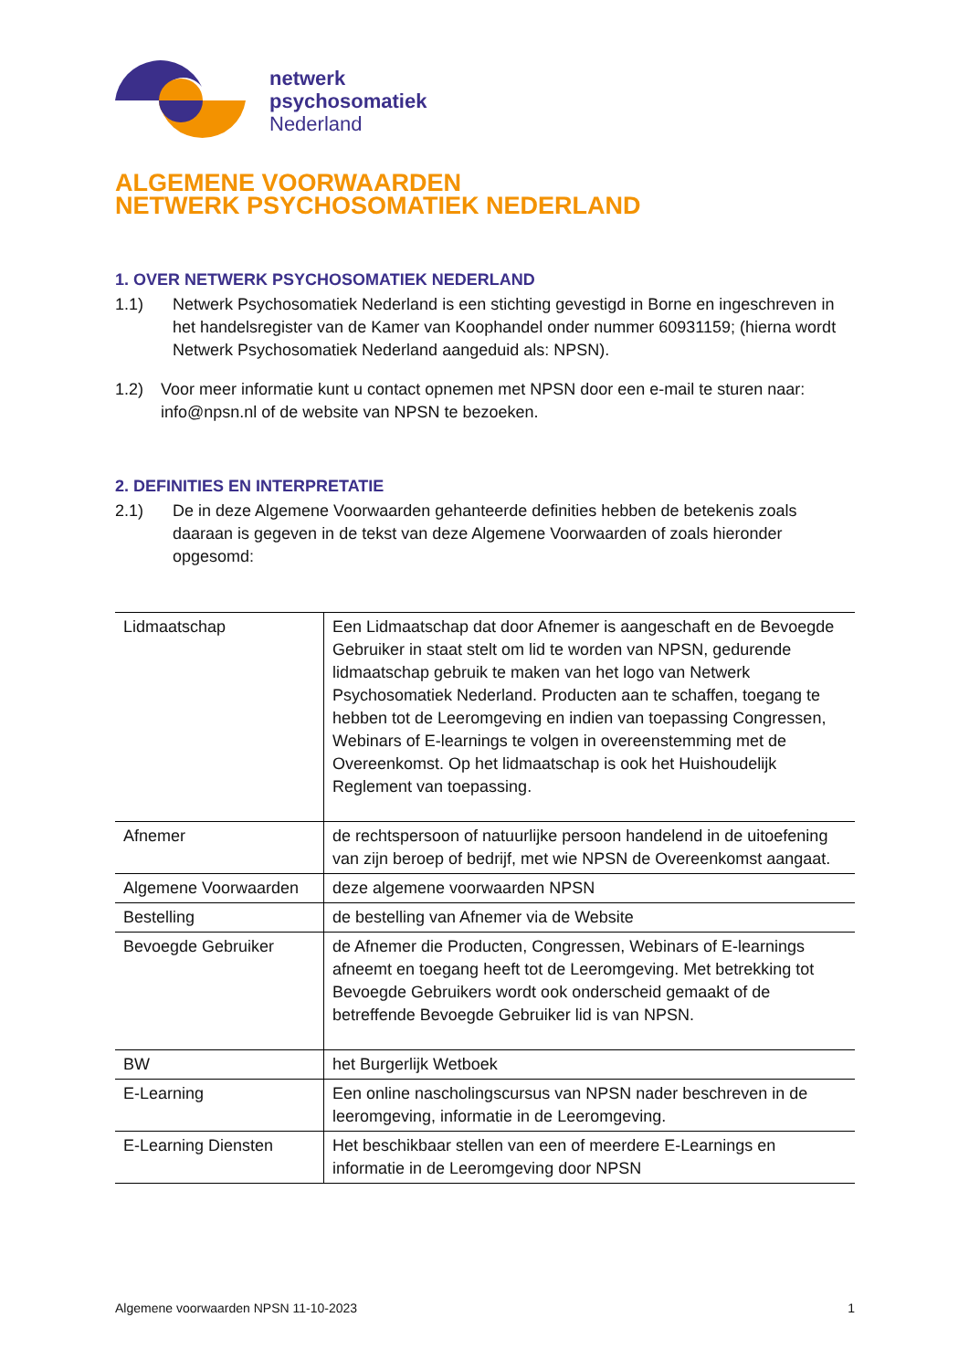netwerk
psychosomatiek
Nederland
ALGEMENE VOORWAARDEN
NETWERK PSYCHOSOMATIEK NEDERLAND
1. OVER NETWERK PSYCHOSOMATIEK NEDERLAND
1.1) Netwerk Psychosomatiek Nederland is een stichting gevestigd in Borne en ingeschreven in het handelsregister van de Kamer van Koophandel onder nummer 60931159; (hierna wordt Netwerk Psychosomatiek Nederland aangeduid als: NPSN).
1.2) Voor meer informatie kunt u contact opnemen met NPSN door een e-mail te sturen naar: info@npsn.nl of de website van NPSN te bezoeken.
2. DEFINITIES EN INTERPRETATIE
2.1) De in deze Algemene Voorwaarden gehanteerde definities hebben de betekenis zoals daaraan is gegeven in de tekst van deze Algemene Voorwaarden of zoals hieronder opgesomd:
| Lidmaatschap | Een Lidmaatschap dat door Afnemer is aangeschaft en de Bevoegde Gebruiker in staat stelt om lid te worden van NPSN, gedurende lidmaatschap gebruik te maken van het logo van Netwerk Psychosomatiek Nederland. Producten aan te schaffen, toegang te hebben tot de Leeromgeving en indien van toepassing Congressen, Webinars of E-learnings te volgen in overeenstemming met de Overeenkomst. Op het lidmaatschap is ook het Huishoudelijk Reglement van toepassing. |
| Afnemer | de rechtspersoon of natuurlijke persoon handelend in de uitoefening van zijn beroep of bedrijf, met wie NPSN de Overeenkomst aangaat. |
| Algemene Voorwaarden | deze algemene voorwaarden NPSN |
| Bestelling | de bestelling van Afnemer via de Website |
| Bevoegde Gebruiker | de Afnemer die Producten, Congressen, Webinars of E-learnings afneemt en toegang heeft tot de Leeromgeving. Met betrekking tot Bevoegde Gebruikers wordt ook onderscheid gemaakt of de betreffende Bevoegde Gebruiker lid is van NPSN. |
| BW | het Burgerlijk Wetboek |
| E-Learning | Een online nascholingscursus van NPSN nader beschreven in de leeromgeving, informatie in de Leeromgeving. |
| E-Learning Diensten | Het beschikbaar stellen van een of meerdere E-Learnings en informatie in de Leeromgeving door NPSN |
Algemene voorwaarden NPSN 11-10-2023 1